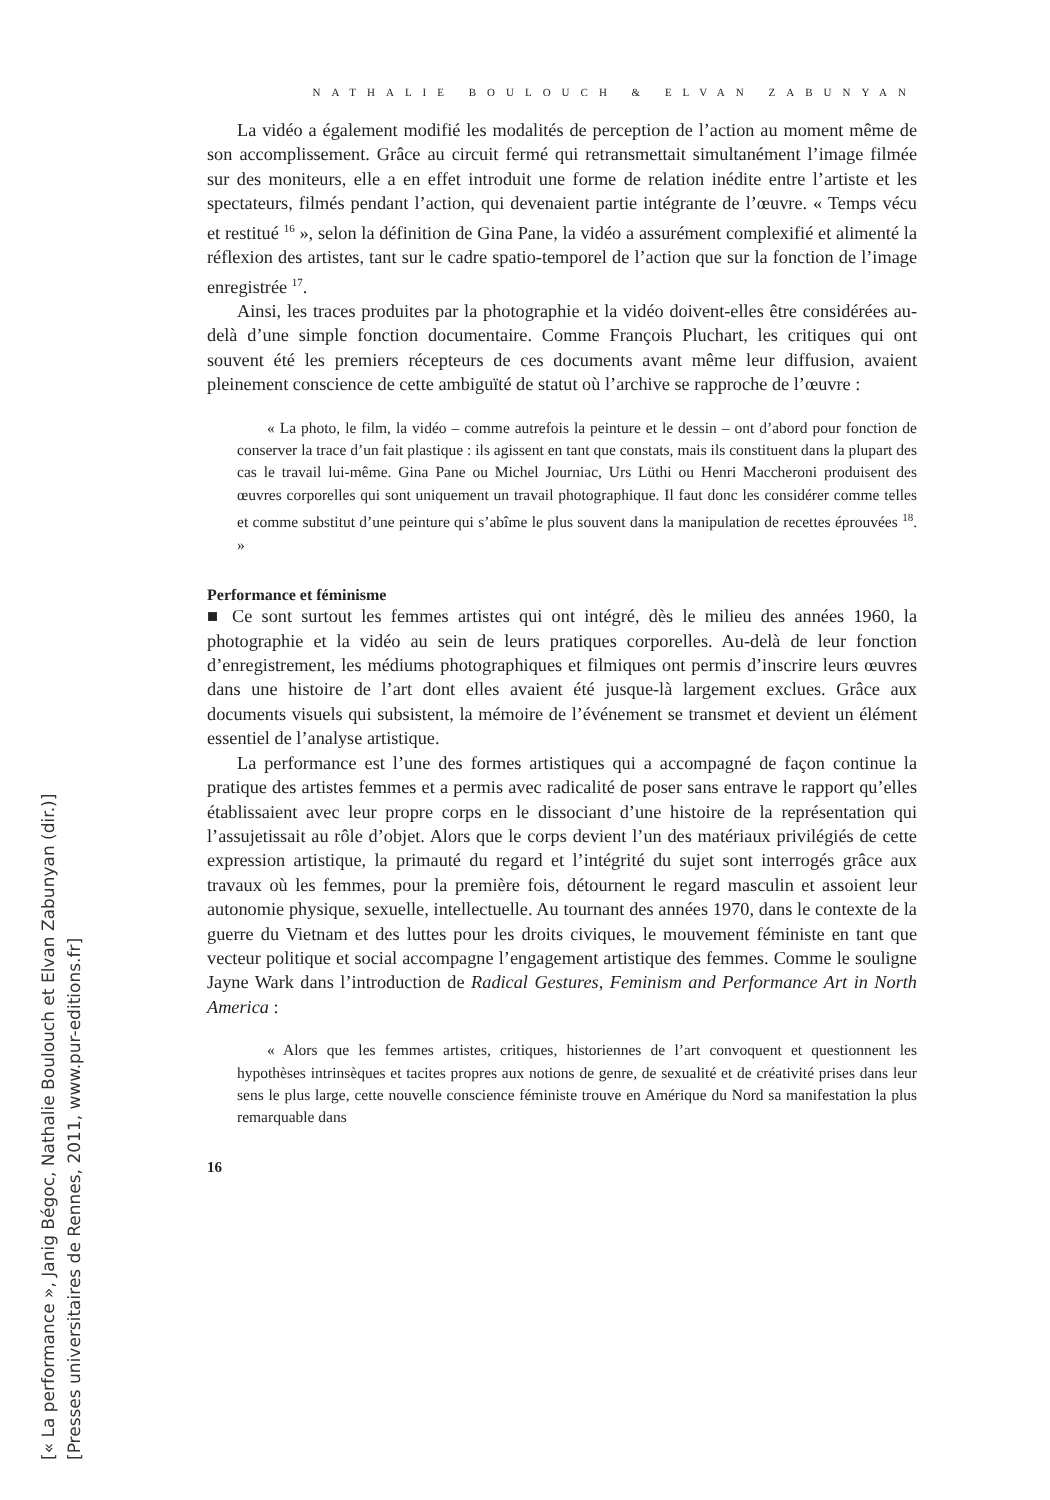[« La performance », Janig Bégoc, Nathalie Boulouch et Elvan Zabunyan (dir.)]
[Presses universitaires de Rennes, 2011, www.pur-editions.fr]
NATHALIE BOULOUCH & ELVAN ZABUNYAN
La vidéo a également modifié les modalités de perception de l’action au moment même de son accomplissement. Grâce au circuit fermé qui retransmettait simultanément l’image filmée sur des moniteurs, elle a en effet introduit une forme de relation inédite entre l’artiste et les spectateurs, filmés pendant l’action, qui devenaient partie intégrante de l’œuvre. « Temps vécu et restitué <sup>16</sup> », selon la définition de Gina Pane, la vidéo a assurément complexifié et alimenté la réflexion des artistes, tant sur le cadre spatio-temporel de l’action que sur la fonction de l’image enregistrée <sup>17</sup>.
Ainsi, les traces produites par la photographie et la vidéo doivent-elles être considérées au-delà d’une simple fonction documentaire. Comme François Pluchart, les critiques qui ont souvent été les premiers récepteurs de ces documents avant même leur diffusion, avaient pleinement conscience de cette ambiguïté de statut où l’archive se rapproche de l’œuvre :
« La photo, le film, la vidéo – comme autrefois la peinture et le dessin – ont d’abord pour fonction de conserver la trace d’un fait plastique : ils agissent en tant que constats, mais ils constituent dans la plupart des cas le travail lui-même. Gina Pane ou Michel Journiac, Urs Lüthi ou Henri Maccheroni produisent des œuvres corporelles qui sont uniquement un travail photographique. Il faut donc les considérer comme telles et comme substitut d’une peinture qui s’abîme le plus souvent dans la manipulation de recettes éprouvées <sup>18</sup>. »
Performance et féminisme
■ Ce sont surtout les femmes artistes qui ont intégré, dès le milieu des années 1960, la photographie et la vidéo au sein de leurs pratiques corporelles. Au-delà de leur fonction d’enregistrement, les médiums photographiques et filmiques ont permis d’inscrire leurs œuvres dans une histoire de l’art dont elles avaient été jusque-là largement exclues. Grâce aux documents visuels qui subsistent, la mémoire de l’événement se transmet et devient un élément essentiel de l’analyse artistique.
La performance est l’une des formes artistiques qui a accompagné de façon continue la pratique des artistes femmes et a permis avec radicalité de poser sans entrave le rapport qu’elles établissaient avec leur propre corps en le dissociant d’une histoire de la représentation qui l’assujetissait au rôle d’objet. Alors que le corps devient l’un des matériaux privilégiés de cette expression artistique, la primauté du regard et l’intégrité du sujet sont interrogés grâce aux travaux où les femmes, pour la première fois, détournent le regard masculin et assoient leur autonomie physique, sexuelle, intellectuelle. Au tournant des années 1970, dans le contexte de la guerre du Vietnam et des luttes pour les droits civiques, le mouvement féministe en tant que vecteur politique et social accompagne l’engagement artistique des femmes. Comme le souligne Jayne Wark dans l’introduction de Radical Gestures, Feminism and Performance Art in North America :
« Alors que les femmes artistes, critiques, historiennes de l’art convoquent et questionnent les hypothèses intrinsèques et tacites propres aux notions de genre, de sexualité et de créativité prises dans leur sens le plus large, cette nouvelle conscience féministe trouve en Amérique du Nord sa manifestation la plus remarquable dans
16